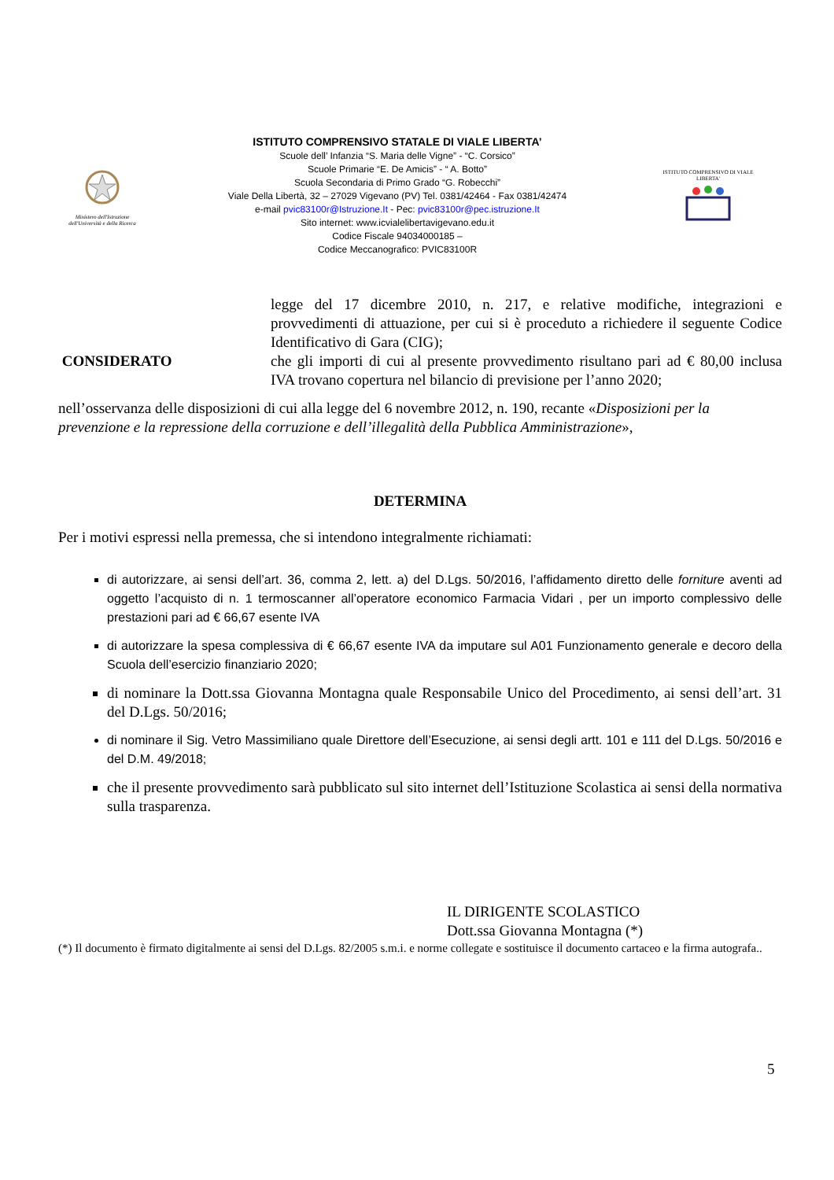Ministero dell'Istruzione dell'Università e della Ricerca
ISTITUTO COMPRENSIVO STATALE DI VIALE LIBERTA’
Scuole dell’ Infanzia “S. Maria delle Vigne” - “C. Corsico”
Scuole Primarie “E. De Amicis” - “ A. Botto”
Scuola Secondaria di Primo Grado “G. Robecchi”
Viale Della Libertà, 32 – 27029 Vigevano (PV) Tel. 0381/42464 - Fax 0381/42474
e-mail pvic83100r@Istruzione.It - Pec: pvic83100r@pec.istruzione.It
Sito internet: www.icvialelibertavigevano.edu.it
Codice Fiscale 94034000185 –
Codice Meccanografico: PVIC83100R
ISTITUTO COMPRENSIVO DI VIALE LIBERTA'
legge del 17 dicembre 2010, n. 217, e relative modifiche, integrazioni e provvedimenti di attuazione, per cui si è proceduto a richiedere il seguente Codice Identificativo di Gara (CIG);
CONSIDERATO che gli importi di cui al presente provvedimento risultano pari ad € 80,00 inclusa IVA trovano copertura nel bilancio di previsione per l’anno 2020;
nell’osservanza delle disposizioni di cui alla legge del 6 novembre 2012, n. 190, recante «Disposizioni per la prevenzione e la repressione della corruzione e dell’illegalità della Pubblica Amministrazione»,
DETERMINA
Per i motivi espressi nella premessa, che si intendono integralmente richiamati:
di autorizzare, ai sensi dell’art. 36, comma 2, lett. a) del D.Lgs. 50/2016, l’affidamento diretto delle forniture aventi ad oggetto l’acquisto di n. 1 termoscanner all’operatore economico Farmacia Vidari , per un importo complessivo delle prestazioni pari ad € 66,67 esente IVA
di autorizzare la spesa complessiva di € 66,67 esente IVA da imputare sul A01 Funzionamento generale e decoro della Scuola dell’esercizio finanziario 2020;
di nominare la Dott.ssa Giovanna Montagna quale Responsabile Unico del Procedimento, ai sensi dell’art. 31 del D.Lgs. 50/2016;
di nominare il Sig. Vetro Massimiliano quale Direttore dell’Esecuzione, ai sensi degli artt. 101 e 111 del D.Lgs. 50/2016 e del D.M. 49/2018;
che il presente provvedimento sarà pubblicato sul sito internet dell’Istituzione Scolastica ai sensi della normativa sulla trasparenza.
IL DIRIGENTE SCOLASTICO
Dott.ssa Giovanna Montagna (*)
(*) Il documento è firmato digitalmente ai sensi del D.Lgs. 82/2005 s.m.i. e norme collegate e sostituisce il documento cartaceo e la firma autografa..
5